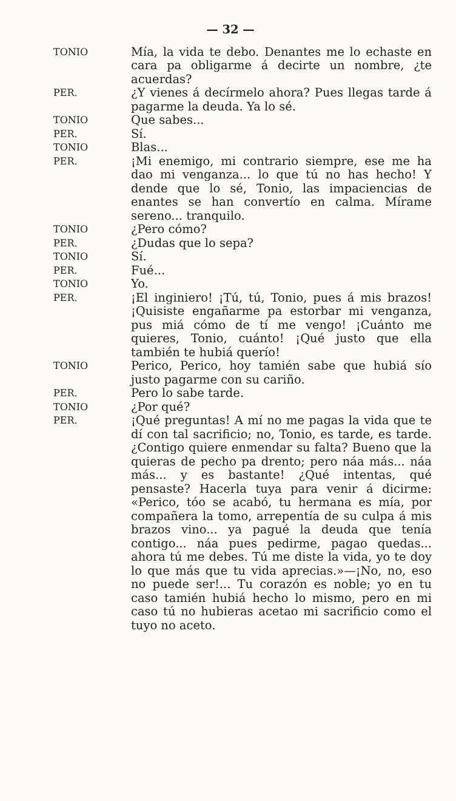— 32 —
TONIO
Mía, la vida te debo. Denantes me lo echaste en cara pa obligarme á decirte un nombre, ¿te acuerdas?
PER.
¿Y vienes á decírmelo ahora? Pues llegas tarde á pagarme la deuda. Ya lo sé.
TONIO
Que sabes...
PER.
Sí.
TONIO
Blas...
PER.
¡Mi enemigo, mi contrario siempre, ese me ha dao mi venganza... lo que tú no has hecho! Y dende que lo sé, Tonio, las impaciencias de enantes se han convertío en calma. Mírame sereno... tranquilo.
TONIO
¿Pero cómo?
PER.
¿Dudas que lo sepa?
TONIO
Sí.
PER.
Fué...
TONIO
Yo.
PER.
¡El inginiero! ¡Tú, tú, Tonio, pues á mis brazos! ¡Quisiste engañarme pa estorbar mi venganza, pus miá cómo de tí me vengo! ¡Cuánto me quieres, Tonio, cuánto! ¡Qué justo que ella también te hubiá querío!
TONIO
Perico, Perico, hoy tamién sabe que hubiá sío justo pagarme con su cariño.
PER.
Pero lo sabe tarde.
TONIO
¿Por qué?
PER.
¡Qué preguntas! A mí no me pagas la vida que te dí con tal sacrificio; no, Tonio, es tarde, es tarde. ¿Contigo quiere enmendar su falta? Bueno que la quieras de pecho pa drento; pero náa más... náa más... y es bastante! ¿Qué intentas, qué pensaste? Hacerla tuya para venir á dicirme: «Perico, tóo se acabó, tu hermana es mía, por compañera la tomo, arrepentía de su culpa á mis brazos vino... ya pagué la deuda que tenía contigo... náa pues pedirme, pagao quedas... ahora tú me debes. Tú me diste la vida, yo te doy lo que más que tu vida aprecias.»—¡No, no, eso no puede ser!... Tu corazón es noble; yo en tu caso tamién hubiá hecho lo mismo, pero en mi caso tú no hubieras acetao mi sacrificio como el tuyo no aceto.